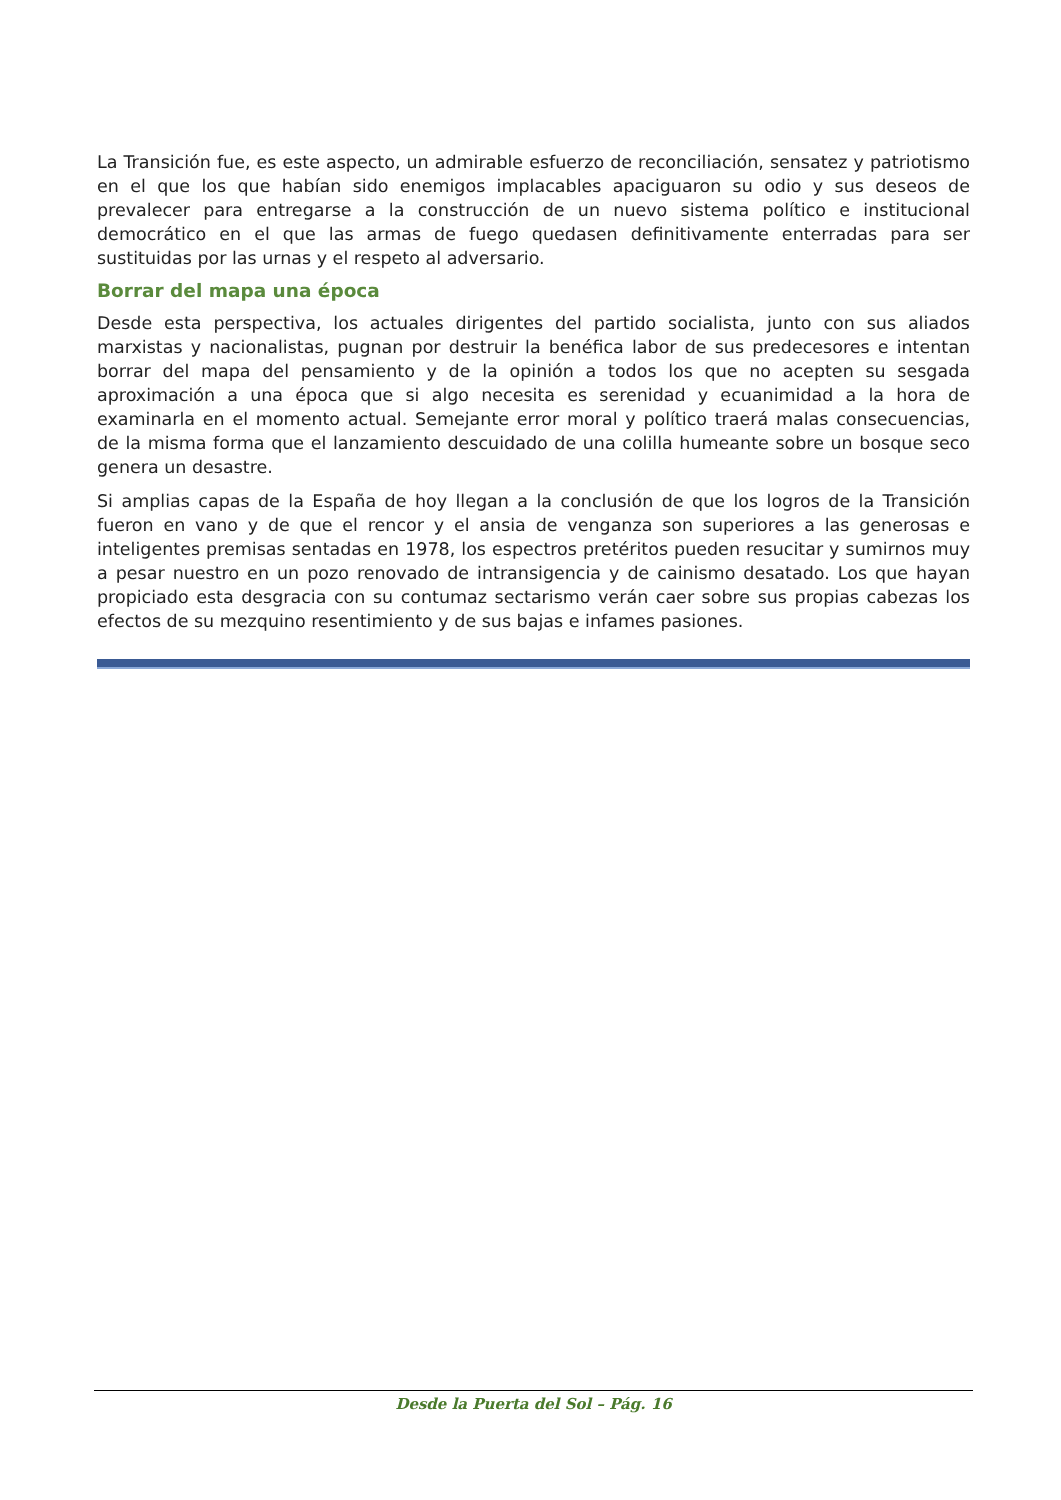La Transición fue, es este aspecto, un admirable esfuerzo de reconciliación, sensatez y patriotismo en el que los que habían sido enemigos implacables apaciguaron su odio y sus deseos de prevalecer para entregarse a la construcción de un nuevo sistema político e institucional democrático en el que las armas de fuego quedasen definitivamente ente­rradas para ser sustituidas por las urnas y el respeto al adversario.
Borrar del mapa una época
Desde esta perspectiva, los actuales dirigentes del partido socialista, junto con sus alia­dos marxistas y nacionalistas, pugnan por destruir la benéfica labor de sus predecesores e intentan borrar del mapa del pensamiento y de la opinión a todos los que no acepten su sesgada aproximación a una época que si algo necesita es serenidad y ecuanimidad a la hora de examinarla en el momento actual. Semejante error moral y político traerá malas consecuencias, de la misma forma que el lanzamiento descuidado de una colilla humeante sobre un bosque seco genera un desastre.
Si amplias capas de la España de hoy llegan a la conclusión de que los logros de la Tran­sición fueron en vano y de que el rencor y el ansia de venganza son superiores a las generosas e inteligentes premisas sentadas en 1978, los espectros pretéritos pueden resucitar y sumirnos muy a pesar nuestro en un pozo renovado de intransigencia y de cainismo desatado. Los que hayan propiciado esta desgracia con su contumaz sectarismo verán caer sobre sus propias cabezas los efectos de su mezquino resentimiento y de sus bajas e infames pasiones.
Desde la Puerta del Sol – Pág. 16